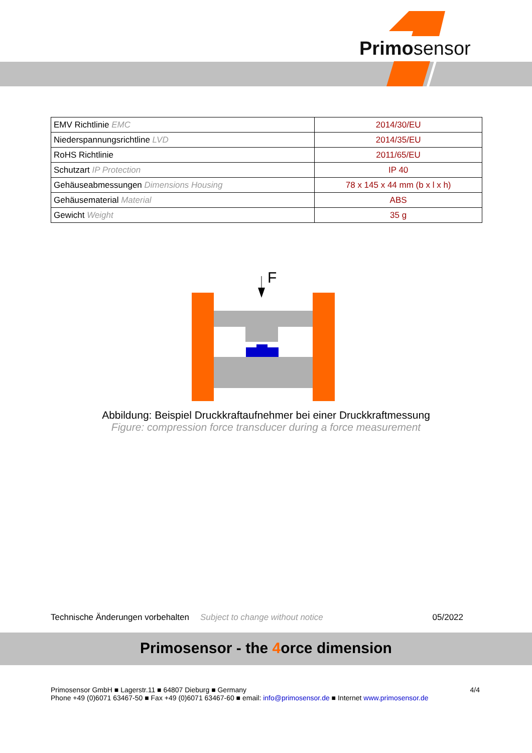Primosensor
| EMV Richtlinie EMC | 2014/30/EU |
| Niederspannungsrichtline LVD | 2014/35/EU |
| RoHS Richtlinie | 2011/65/EU |
| Schutzart IP Protection | IP 40 |
| Gehäuseabmessungen Dimensions Housing | 78 x 145 x 44 mm (b x l x h) |
| Gehäusematerial Material | ABS |
| Gewicht Weight | 35 g |
F
Abbildung: Beispiel Druckkraftaufnehmer bei einer Druckkraftmessung
Figure: compression force transducer during a force measurement
Technische Änderungen vorbehalten Subject to change without notice 05/2022
Primosensor - the 4orce dimension
4/4 Primosensor GmbH ■ Lagerstr.11 ■ 64807 Dieburg ■ Germany
Phone +49 (0)6071 63467-50 ■ Fax +49 (0)6071 63467-60 ■ email: info@primosensor.de ■ Internet www.primosensor.de